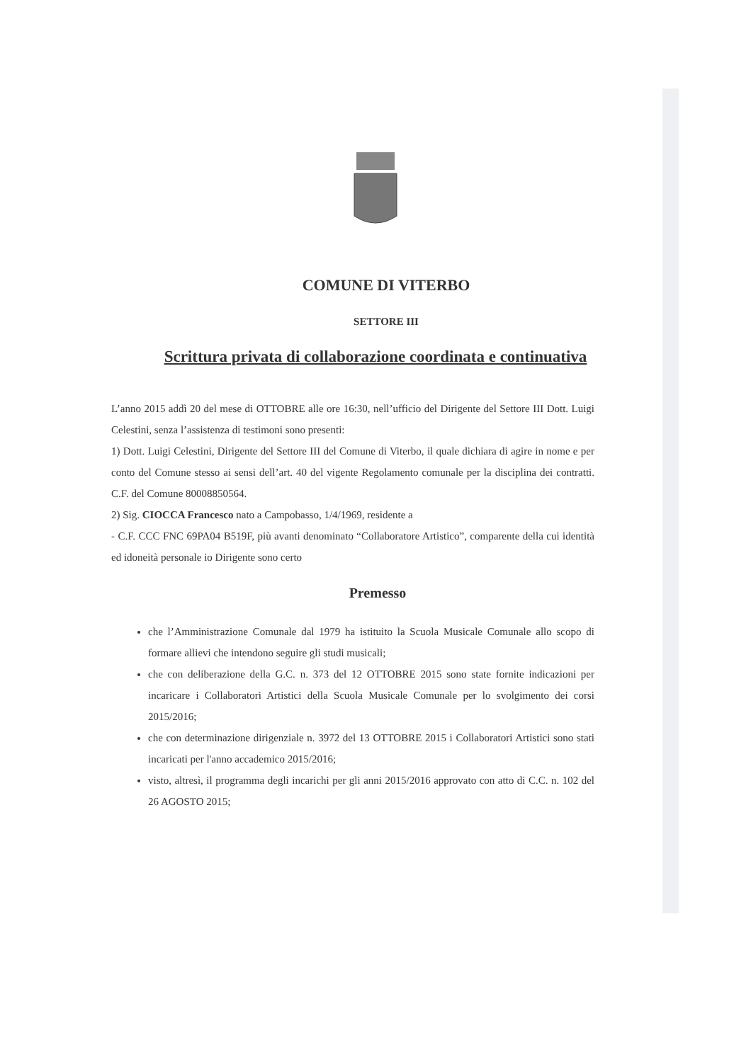COMUNE DI VITERBO
SETTORE III
Scrittura privata di collaborazione coordinata e continuativa
L’anno 2015 addì 20 del mese di OTTOBRE alle ore 16:30, nell’ufficio del Dirigente del Settore III Dott. Luigi Celestini, senza l’assistenza di testimoni sono presenti:
1) Dott. Luigi Celestini, Dirigente del Settore III del Comune di Viterbo, il quale dichiara di agire in nome e per conto del Comune stesso ai sensi dell’art. 40 del vigente Regolamento comunale per la disciplina dei contratti. C.F. del Comune 80008850564.
2) Sig. CIOCCA Francesco nato a Campobasso, 1/4/1969, residente a
- C.F. CCC FNC 69PA04 B519F, più avanti denominato “Collaboratore Artistico”, comparente della cui identità ed idoneità personale io Dirigente sono certo
Premesso
che l’Amministrazione Comunale dal 1979 ha istituito la Scuola Musicale Comunale allo scopo di formare allievi che intendono seguire gli studi musicali;
che con deliberazione della G.C. n. 373 del 12 OTTOBRE 2015 sono state fornite indicazioni per incaricare i Collaboratori Artistici della Scuola Musicale Comunale per lo svolgimento dei corsi 2015/2016;
che con determinazione dirigenziale n. 3972 del 13 OTTOBRE 2015 i Collaboratori Artistici sono stati incaricati per l'anno accademico 2015/2016;
visto, altresì, il programma degli incarichi per gli anni 2015/2016 approvato con atto di C.C. n. 102 del 26 AGOSTO 2015;